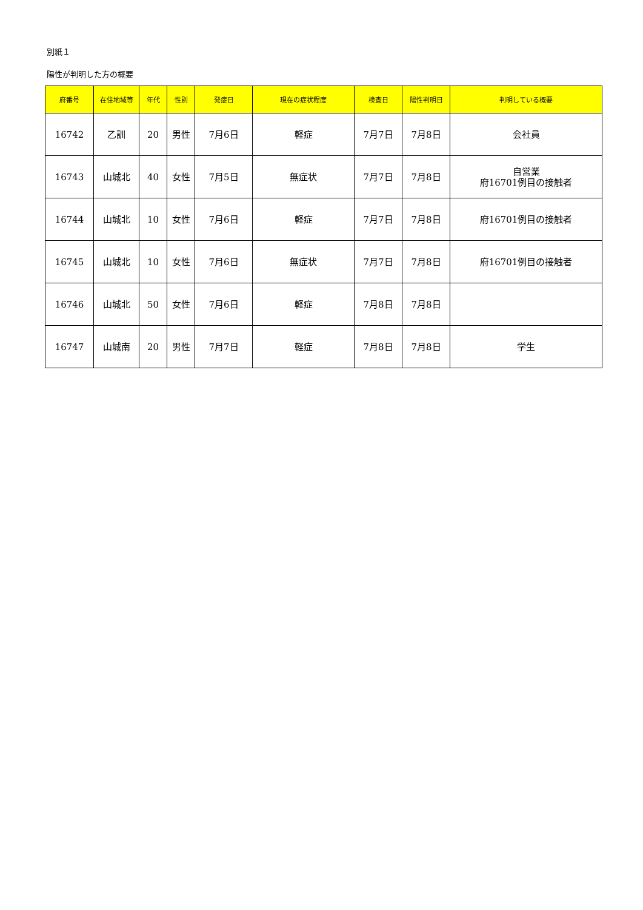別紙１
陽性が判明した方の概要
| 府番号 | 在住地域等 | 年代 | 性別 | 発症日 | 現在の症状程度 | 検査日 | 陽性判明日 | 判明している概要 |
| --- | --- | --- | --- | --- | --- | --- | --- | --- |
| 16742 | 乙訓 | 20 | 男性 | 7月6日 | 軽症 | 7月7日 | 7月8日 | 会社員 |
| 16743 | 山城北 | 40 | 女性 | 7月5日 | 無症状 | 7月7日 | 7月8日 | 自営業 府16701例目の接触者 |
| 16744 | 山城北 | 10 | 女性 | 7月6日 | 軽症 | 7月7日 | 7月8日 | 府16701例目の接触者 |
| 16745 | 山城北 | 10 | 女性 | 7月6日 | 無症状 | 7月7日 | 7月8日 | 府16701例目の接触者 |
| 16746 | 山城北 | 50 | 女性 | 7月6日 | 軽症 | 7月8日 | 7月8日 | |
| 16747 | 山城南 | 20 | 男性 | 7月7日 | 軽症 | 7月8日 | 7月8日 | 学生 |